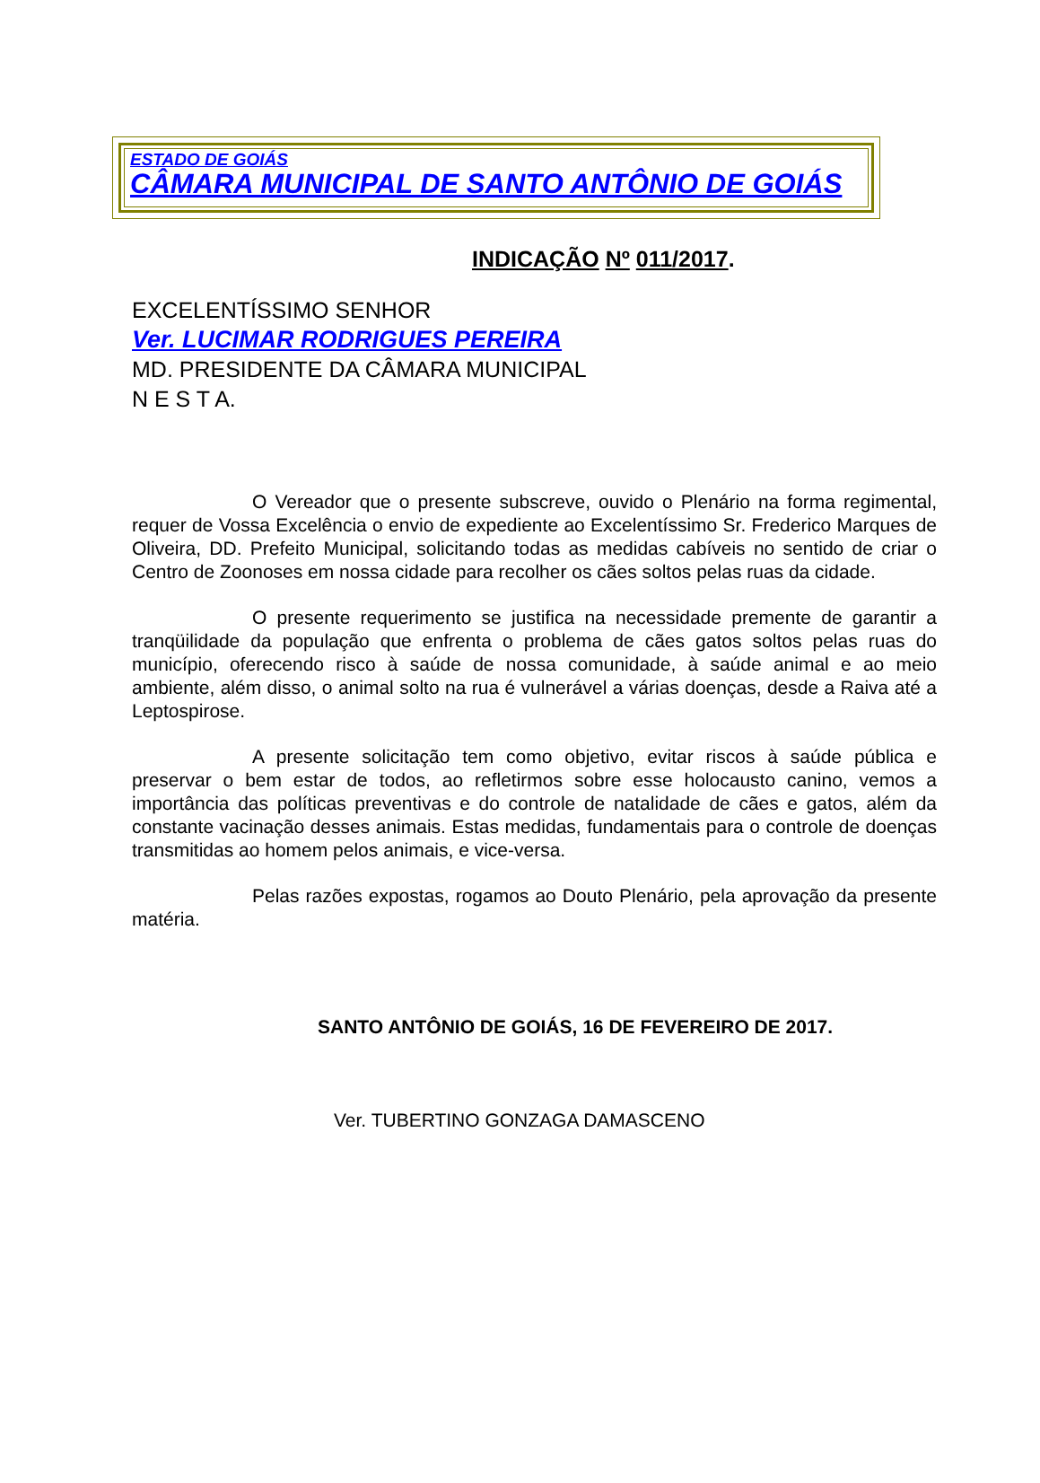ESTADO DE GOIÁS
CÂMARA MUNICIPAL DE SANTO ANTÔNIO DE GOIÁS
INDICAÇÃO Nº 011/2017.
EXCELENTÍSSIMO SENHOR
Ver. LUCIMAR RODRIGUES PEREIRA
MD. PRESIDENTE DA CÂMARA MUNICIPAL
N E S T A.
O Vereador que o presente subscreve, ouvido o Plenário na forma regimental, requer de Vossa Excelência o envio de expediente ao Excelentíssimo Sr. Frederico Marques de Oliveira, DD. Prefeito Municipal, solicitando todas as medidas cabíveis no sentido de criar o Centro de Zoonoses em nossa cidade para recolher os cães soltos pelas ruas da cidade.
O presente requerimento se justifica na necessidade premente de garantir a tranqüilidade da população que enfrenta o problema de cães gatos soltos pelas ruas do município, oferecendo risco à saúde de nossa comunidade, à saúde animal e ao meio ambiente, além disso, o animal solto na rua é vulnerável a várias doenças, desde a Raiva até a Leptospirose.
A presente solicitação tem como objetivo, evitar riscos à saúde pública e preservar o bem estar de todos, ao refletirmos sobre esse holocausto canino, vemos a importância das políticas preventivas e do controle de natalidade de cães e gatos, além da constante vacinação desses animais. Estas medidas, fundamentais para o controle de doenças transmitidas ao homem pelos animais, e vice-versa.
Pelas razões expostas, rogamos ao Douto Plenário, pela aprovação da presente matéria.
SANTO ANTÔNIO DE GOIÁS, 16 DE FEVEREIRO DE 2017.
Ver. TUBERTINO GONZAGA DAMASCENO